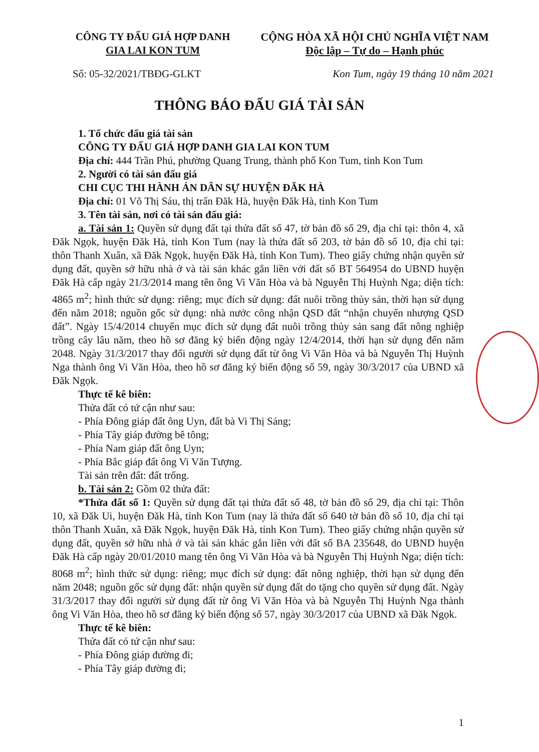CÔNG TY ĐẤU GIÁ HỢP DANH
GIA LAI KON TUM
CỘNG HÒA XÃ HỘI CHỦ NGHĨA VIỆT NAM
Độc lập – Tự do – Hạnh phúc
Số: 05-32/2021/TBĐG-GLKT Kon Tum, ngày 19 tháng 10 năm 2021
THÔNG BÁO ĐẤU GIÁ TÀI SẢN
1. Tổ chức đấu giá tài sản
CÔNG TY ĐẤU GIÁ HỢP DANH GIA LAI KON TUM
Địa chỉ: 444 Trần Phú, phường Quang Trung, thành phố Kon Tum, tỉnh Kon Tum
2. Người có tài sản đấu giá
CHI CỤC THI HÀNH ÁN DÂN SỰ HUYỆN ĐĂK HÀ
Địa chỉ: 01 Võ Thị Sáu, thị trấn Đăk Hà, huyện Đăk Hà, tỉnh Kon Tum
3. Tên tài sản, nơi có tài sản đấu giá:
a. Tài sản 1: Quyền sử dụng đất tại thửa đất số 47, tờ bản đồ số 29, địa chỉ tại: thôn 4, xã Đăk Ngọk, huyện Đăk Hà, tỉnh Kon Tum (nay là thửa đất số 203, tờ bản đồ số 10, địa chỉ tại: thôn Thanh Xuân, xã Đăk Ngọk, huyện Đăk Hà, tỉnh Kon Tum). Theo giấy chứng nhận quyền sử dụng đất, quyền sở hữu nhà ở và tài sản khác gắn liền với đất số BT 564954 do UBND huyện Đăk Hà cấp ngày 21/3/2014 mang tên ông Vi Văn Hòa và bà Nguyễn Thị Huỳnh Nga; diện tích: 4865 m<sup>2</sup>; hình thức sử dụng: riêng; mục đích sử dụng: đất nuôi trồng thủy sản, thời hạn sử dụng đến năm 2018; nguồn gốc sử dụng: nhà nước công nhận QSD đất “nhận chuyển nhượng QSD đất”. Ngày 15/4/2014 chuyển mục đích sử dụng đất nuôi trồng thủy sản sang đất nông nghiệp trồng cây lâu năm, theo hồ sơ đăng ký biến động ngày 12/4/2014, thời hạn sử dụng đến năm 2048. Ngày 31/3/2017 thay đổi người sử dụng đất từ ông Vi Văn Hòa và bà Nguyễn Thị Huỳnh Nga thành ông Vi Văn Hòa, theo hồ sơ đăng ký biến động số 59, ngày 30/3/2017 của UBND xã Đăk Ngọk.
Thực tế kê biên:
Thửa đất có tứ cận như sau:
- Phía Đông giáp đất ông Uyn, đất bà Vi Thị Sáng;
- Phía Tây giáp đường bê tông;
- Phía Nam giáp đất ông Uyn;
- Phía Bắc giáp đất ông Vi Văn Tượng.
Tài sản trên đất: đất trống.
b. Tài sản 2: Gồm 02 thửa đất:
*Thửa đất số 1: Quyền sử dụng đất tại thửa đất số 48, tờ bản đồ số 29, địa chỉ tại: Thôn 10, xã Đăk Ui, huyện Đăk Hà, tỉnh Kon Tum (nay là thửa đất số 640 tờ bản đồ số 10, địa chỉ tại thôn Thanh Xuân, xã Đăk Ngọk, huyện Đăk Hà, tỉnh Kon Tum). Theo giấy chứng nhận quyền sử dụng đất, quyền sở hữu nhà ở và tài sản khác gắn liền với đất số BA 235648, do UBND huyện Đăk Hà cấp ngày 20/01/2010 mang tên ông Vi Văn Hòa và bà Nguyễn Thị Huỳnh Nga; diện tích: 8068 m<sup>2</sup>; hình thức sử dụng: riêng; mục đích sử dụng: đất nông nghiệp, thời hạn sử dụng đến năm 2048; nguồn gốc sử dụng đất: nhận quyền sử dụng đất do tặng cho quyền sử dụng đất. Ngày 31/3/2017 thay đổi người sử dụng đất từ ông Vi Văn Hòa và bà Nguyễn Thị Huỳnh Nga thành ông Vi Văn Hòa, theo hồ sơ đăng ký biến động số 57, ngày 30/3/2017 của UBND xã Đăk Ngọk.
Thực tế kê biên:
Thửa đất có tứ cận như sau:
- Phía Đông giáp đường đi;
- Phía Tây giáp đường đi;
1